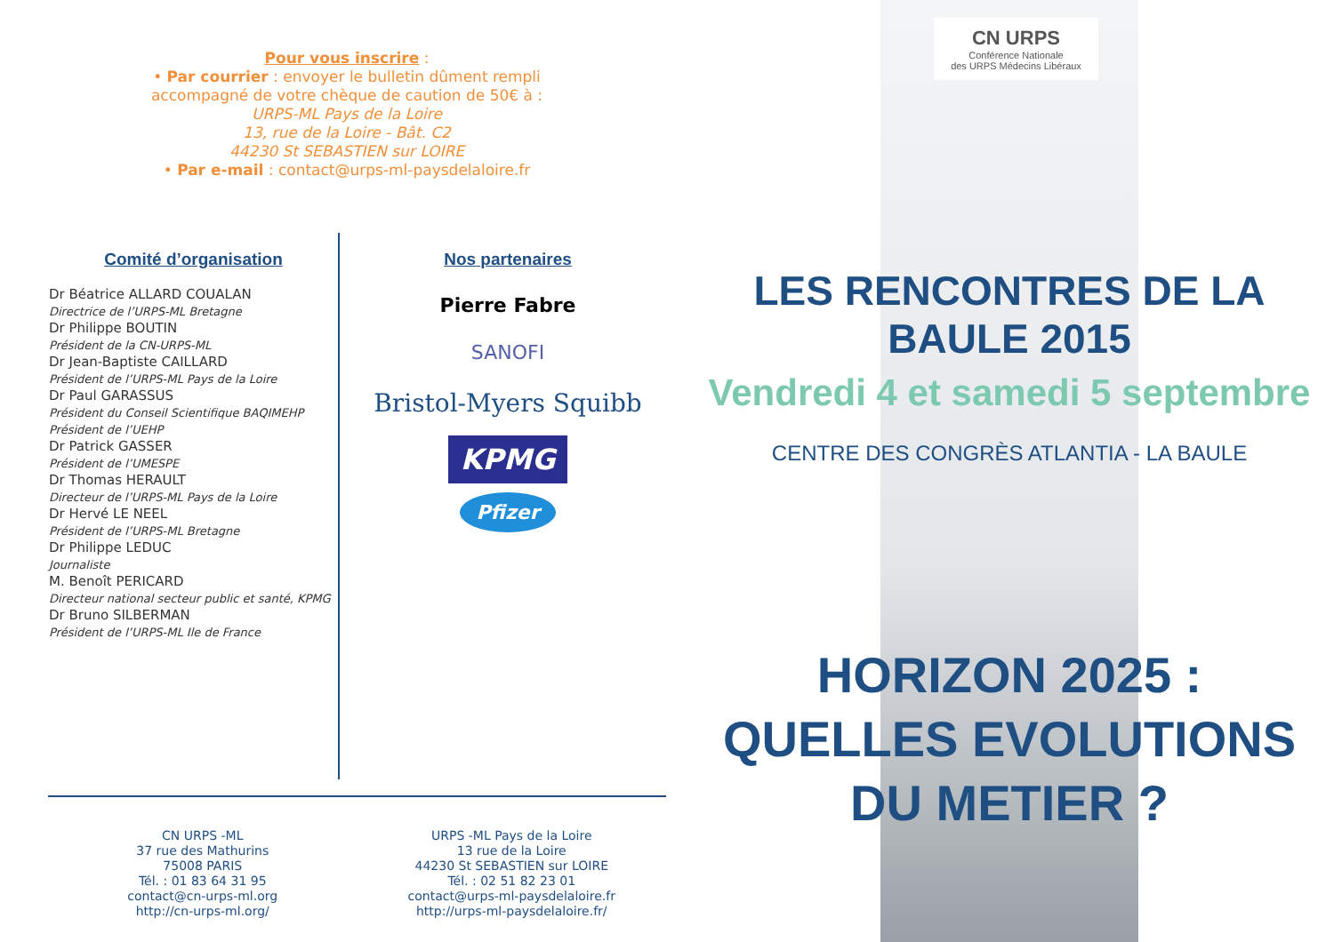Pour vous inscrire :
• Par courrier : envoyer le bulletin dûment rempli
accompagné de votre chèque de caution de 50€ à :
URPS-ML Pays de la Loire
13, rue de la Loire - Bât. C2
44230 St SEBASTIEN sur LOIRE
• Par e-mail : contact@urps-ml-paysdelaloire.fr
Comité d’organisation
Dr Béatrice ALLARD COUALAN
Directrice de l’URPS-ML Bretagne
Dr Philippe BOUTIN
Président de la CN-URPS-ML
Dr Jean-Baptiste CAILLARD
Président de l’URPS-ML Pays de la Loire
Dr Paul GARASSUS
Président du Conseil Scientifique BAQIMEHP
Président de l’UEHP
Dr Patrick GASSER
Président de l’UMESPE
Dr Thomas HERAULT
Directeur de l’URPS-ML Pays de la Loire
Dr Hervé LE NEEL
Président de l’URPS-ML Bretagne
Dr Philippe LEDUC
Journaliste
M. Benoît PERICARD
Directeur national secteur public et santé, KPMG
Dr Bruno SILBERMAN
Président de l’URPS-ML Ile de France
Nos partenaires
Pierre Fabre
SANOFI
Bristol-Myers Squibb
KPMG
Pfizer
CN URPS -ML
37 rue des Mathurins
75008 PARIS
Tél. : 01 83 64 31 95
contact@cn-urps-ml.org
http://cn-urps-ml.org/
URPS -ML Pays de la Loire
13 rue de la Loire
44230 St SEBASTIEN sur LOIRE
Tél. : 02 51 82 23 01
contact@urps-ml-paysdelaloire.fr
http://urps-ml-paysdelaloire.fr/
CN URPS
Conférence Nationale
des URPS Médecins Libéraux
LES RENCONTRES DE LA BAULE 2015
Vendredi 4 et samedi 5 septembre
CENTRE DES CONGRÈS ATLANTIA - LA BAULE
HORIZON 2025 :
QUELLES EVOLUTIONS DU METIER ?